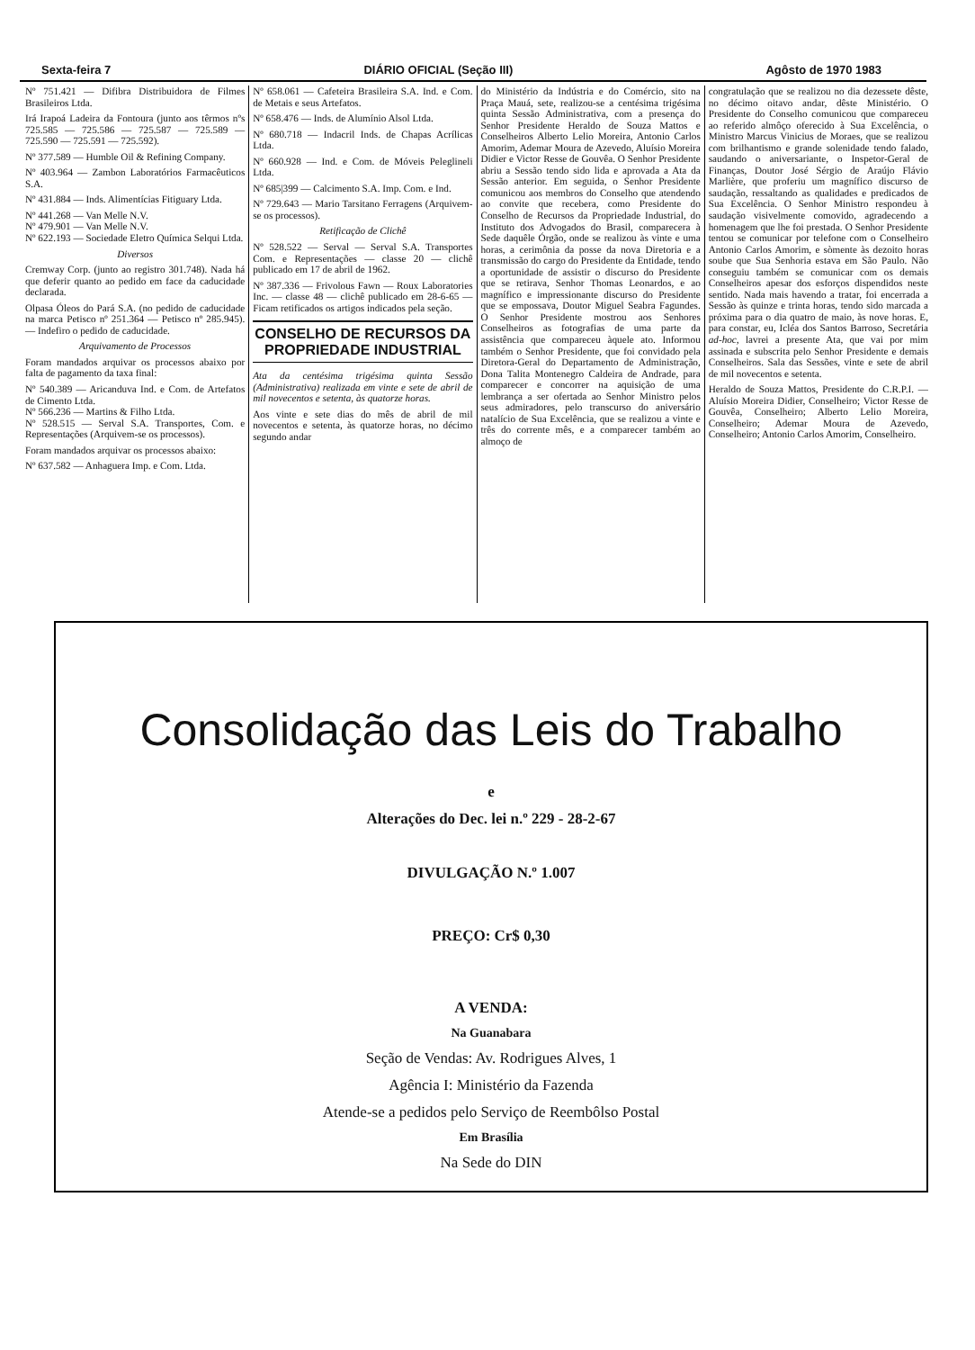Sexta-feira 7 DIÁRIO OFICIAL (Seção III) Agôsto de 1970 1983
Nº 751.421 — Difibra Distribuidora de Filmes Brasileiros Ltda.
Irá Irapoá Ladeira da Fontoura (junto aos têrmos nºs 725.585 — 725.586 — 725.587 — 725.589 — 725.590 — 725.591 — 725.592).
Nº 377.589 — Humble Oil & Refining Company.
Nº 403.964 — Zambon Laboratórios Farmacêuticos S.A.
Nº 431.884 — Inds. Alimentícias Fitiguary Ltda.
Nº 441.268 — Van Melle N.V.
Nº 479.901 — Van Melle N.V.
Nº 622.193 — Sociedade Eletro Química Selqui Ltda.
Diversos
Cremway Corp. (junto ao registro 301.748). Nada há que deferir quanto ao pedido em face da caducidade declarada.
Olpasa Óleos do Pará S.A. (no pedido de caducidade na marca Petisco nº 251.364 — Petisco nº 285.945). — Indefiro o pedido de caducidade.
Arquivamento de Processos
Foram mandados arquivar os processos abaixo por falta de pagamento da taxa final:
Nº 540.389 — Aricanduva Ind. e Com. de Artefatos de Cimento Ltda.
Nº 566.236 — Martins & Filho Ltda.
Nº 528.515 — Serval S.A. Transportes, Com. e Representações (Arquivem-se os processos).
Foram mandados arquivar os processos abaixo:
Nº 637.582 — Anhaguera Imp. e Com. Ltda.
Nº 658.061 — Cafeteira Brasileira S.A. Ind. e Com. de Metais e seus Artefatos.
Nº 658.476 — Inds. de Alumínio Alsol Ltda.
Nº 680.718 — Indacril Inds. de Chapas Acrílicas Ltda.
Nº 660.928 — Ind. e Com. de Móveis Peleglineli Ltda.
Nº 685|399 — Calcimento S.A. Imp. Com. e Ind.
Nº 729.643 — Mario Tarsitano Ferragens (Arquivem-se os processos).
Retificação de Clichê
Nº 528.522 — Serval — Serval S.A. Transportes Com. e Representações — classe 20 — clichê publicado em 17 de abril de 1962.
Nº 387.336 — Frivolous Fawn — Roux Laboratories Inc. — classe 48 — clichê publicado em 28-6-65 — Ficam retificados os artigos indicados pela seção.
CONSELHO DE RECURSOS DA PROPRIEDADE INDUSTRIAL
Ata da centésima trigésima quinta Sessão (Administrativa) realizada em vinte e sete de abril de mil novecentos e setenta, às quatorze horas.
Aos vinte e sete dias do mês de abril de mil novecentos e setenta, às quatorze horas, no décimo segundo andar
do Ministério da Indústria e do Comércio, sito na Praça Mauá, sete, realizou-se a centésima trigésima quinta Sessão Administrativa, com a presença do Senhor Presidente Heraldo de Souza Mattos e Conselheiros Alberto Lelio Moreira, Antonio Carlos Amorim, Ademar Moura de Azevedo, Aluísio Moreira Didier e Victor Resse de Gouvêa. O Senhor Presidente abriu a Sessão tendo sido lida e aprovada a Ata da Sessão anterior. Em seguida, o Senhor Presidente comunicou aos membros do Conselho que atendendo ao convite que recebera, como Presidente do Conselho de Recursos da Propriedade Industrial, do Instituto dos Advogados do Brasil, comparecera à Sede daquêle Órgão, onde se realizou às vinte e uma horas, a cerimônia da posse da nova Diretoria e a transmissão do cargo do Presidente da Entidade, tendo a oportunidade de assistir o discurso do Presidente que se retirava, Senhor Thomas Leonardos, e ao magnífico e impressionante discurso do Presidente que se empossava, Doutor Miguel Seabra Fagundes. O Senhor Presidente mostrou aos Senhores Conselheiros as fotografias de uma parte da assistência que compareceu àquele ato. Informou também o Senhor Presidente, que foi convidado pela Diretora-Geral do Departamento de Administração, Dona Talita Montenegro Caldeira de Andrade, para comparecer e concorrer na aquisição de uma lembrança a ser ofertada ao Senhor Ministro pelos seus admiradores, pelo transcurso do aniversário natalício de Sua Excelência, que se realizou a vinte e três do corrente mês, e a comparecer também ao almoço de
congratulação que se realizou no dia dezessete dêste, no décimo oitavo andar, dêste Ministério. O Presidente do Conselho comunicou que compareceu ao referido almôço oferecido à Sua Excelência, o Ministro Marcus Vinicius de Moraes, que se realizou com brilhantismo e grande solenidade tendo falado, saudando o aniversariante, o Inspetor-Geral de Finanças, Doutor José Sérgio de Araújo Flávio Marlière, que proferiu um magnífico discurso de saudação, ressaltando as qualidades e predicados de Sua Excelência. O Senhor Ministro respondeu à saudação visivelmente comovido, agradecendo a homenagem que lhe foi prestada. O Senhor Presidente tentou se comunicar por telefone com o Conselheiro Antonio Carlos Amorim, e sòmente às dezoito horas soube que Sua Senhoria estava em São Paulo. Não conseguiu também se comunicar com os demais Conselheiros apesar dos esforços dispendidos neste sentido. Nada mais havendo a tratar, foi encerrada a Sessão às quinze e trinta horas, tendo sido marcada a próxima para o dia quatro de maio, às nove horas. E, para constar, eu, Icléa dos Santos Barroso, Secretária ad-hoc, lavrei a presente Ata, que vai por mim assinada e subscrita pelo Senhor Presidente e demais Conselheiros. Sala das Sessões, vinte e sete de abril de mil novecentos e setenta.
Heraldo de Souza Mattos, Presidente do C.R.P.I. — Aluísio Moreira Didier, Conselheiro; Victor Resse de Gouvêa, Conselheiro; Alberto Lelio Moreira, Conselheiro; Ademar Moura de Azevedo, Conselheiro; Antonio Carlos Amorim, Conselheiro.
Consolidação das Leis do Trabalho
e
Alterações do Dec. lei n.º 229 - 28-2-67
DIVULGAÇÃO N.º 1.007
PREÇO: Cr$ 0,30
A VENDA:
Na Guanabara
Seção de Vendas: Av. Rodrigues Alves, 1
Agência I: Ministério da Fazenda
Atende-se a pedidos pelo Serviço de Reembôlso Postal
Em Brasília
Na Sede do DIN